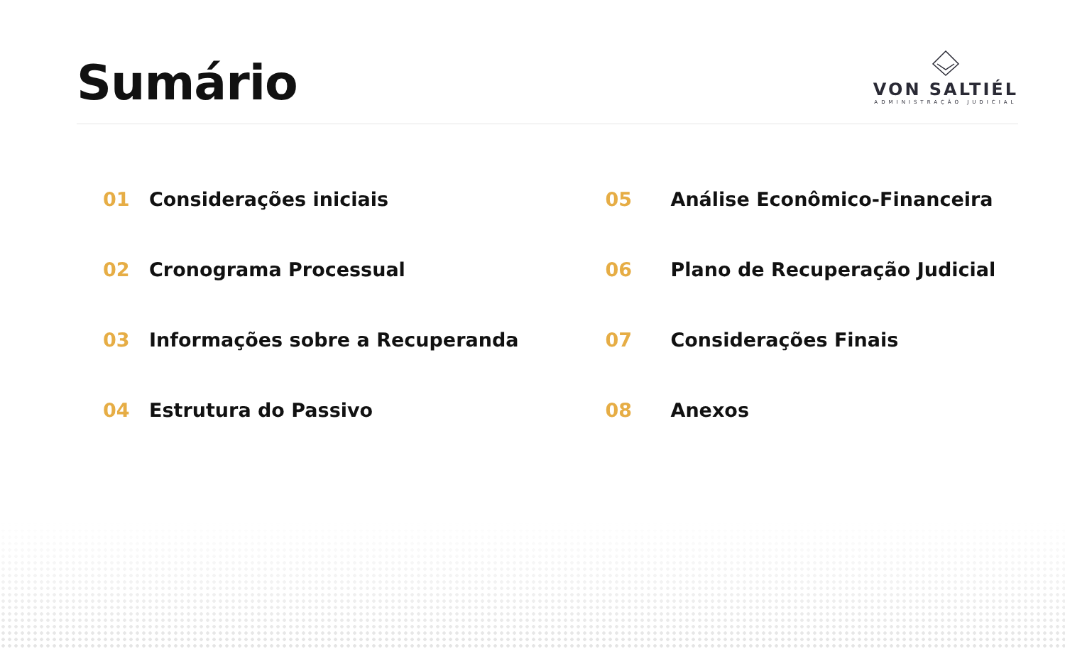Sumário
VON SALTIÉL
ADMINISTRAÇÃO JUDICIAL
01 Considerações iniciais
02 Cronograma Processual
03 Informações sobre a Recuperanda
04 Estrutura do Passivo
05 Análise Econômico-Financeira
06 Plano de Recuperação Judicial
07 Considerações Finais
08 Anexos